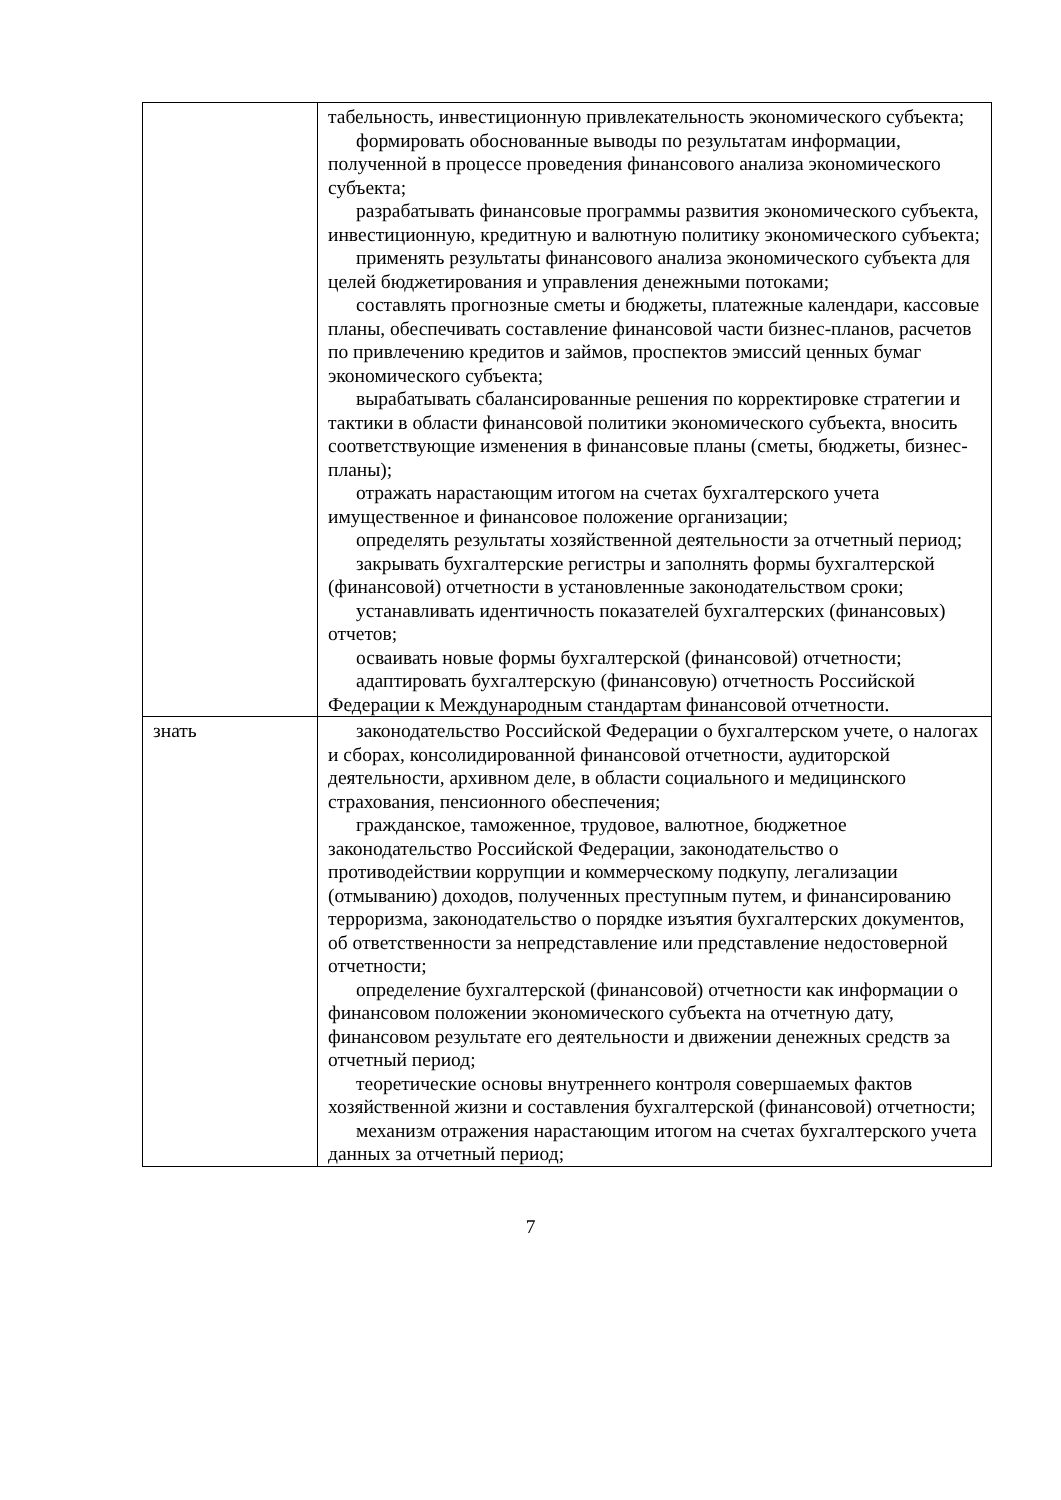| | табельность, инвестиционную привлекательность экономического субъекта; формировать обоснованные выводы по результатам информации, полученной в процессе проведения финансового анализа экономического субъекта; разрабатывать финансовые программы развития экономического субъекта, инвестиционную, кредитную и валютную политику экономического субъекта; применять результаты финансового анализа экономического субъекта для целей бюджетирования и управления денежными потоками; составлять прогнозные сметы и бюджеты, платежные календари, кассовые планы, обеспечивать составление финансовой части бизнес-планов, расчетов по привлечению кредитов и займов, проспектов эмиссий ценных бумаг экономического субъекта; вырабатывать сбалансированные решения по корректировке стратегии и тактики в области финансовой политики экономического субъекта, вносить соответствующие изменения в финансовые планы (сметы, бюджеты, бизнес-планы); отражать нарастающим итогом на счетах бухгалтерского учета имущественное и финансовое положение организации; определять результаты хозяйственной деятельности за отчетный период; закрывать бухгалтерские регистры и заполнять формы бухгалтерской (финансовой) отчетности в установленные законодательством сроки; устанавливать идентичность показателей бухгалтерских (финансовых) отчетов; осваивать новые формы бухгалтерской (финансовой) отчетности; адаптировать бухгалтерскую (финансовую) отчетность Российской Федерации к Международным стандартам финансовой отчетности. |
| знать | законодательство Российской Федерации о бухгалтерском учете, о налогах и сборах, консолидированной финансовой отчетности, аудиторской деятельности, архивном деле, в области социального и медицинского страхования, пенсионного обеспечения; гражданское, таможенное, трудовое, валютное, бюджетное законодательство Российской Федерации, законодательство о противодействии коррупции и коммерческому подкупу, легализации (отмыванию) доходов, полученных преступным путем, и финансированию терроризма, законодательство о порядке изъятия бухгалтерских документов, об ответственности за непредставление или представление недостоверной отчетности; определение бухгалтерской (финансовой) отчетности как информации о финансовом положении экономического субъекта на отчетную дату, финансовом результате его деятельности и движении денежных средств за отчетный период; теоретические основы внутреннего контроля совершаемых фактов хозяйственной жизни и составления бухгалтерской (финансовой) отчетности; механизм отражения нарастающим итогом на счетах бухгалтерского учета данных за отчетный период; |
7